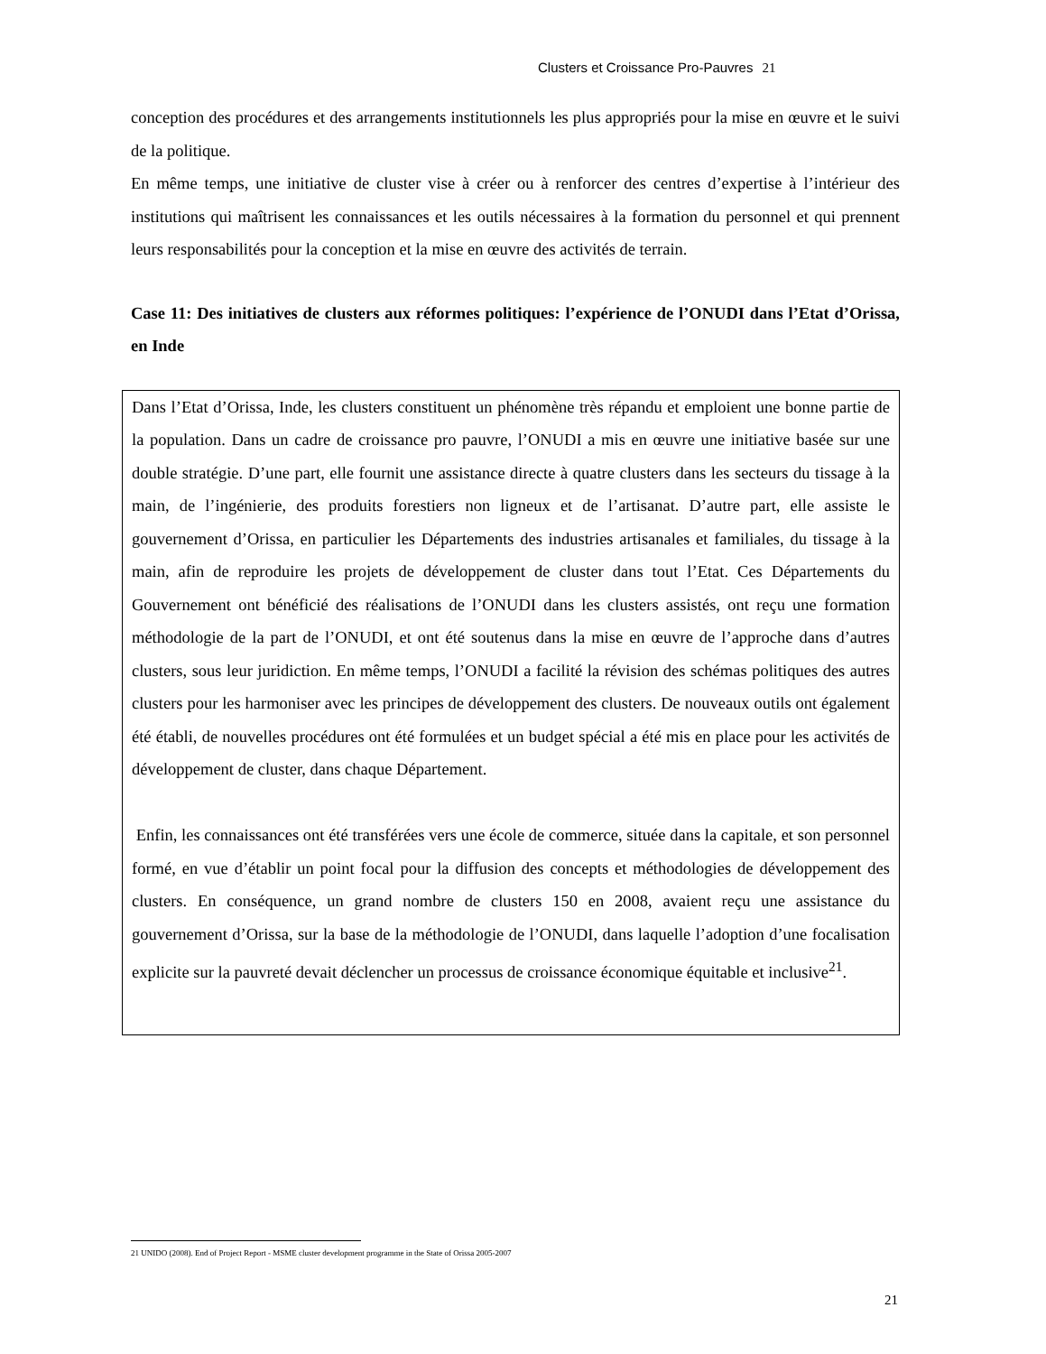Clusters et Croissance Pro-Pauvres 21
conception des procédures et des arrangements institutionnels les plus appropriés pour la mise en œuvre et le suivi de la politique.
En même temps, une initiative de cluster vise à créer ou à renforcer des centres d’expertise à l’intérieur des institutions qui maîtrisent les connaissances et les outils nécessaires à la formation du personnel et qui prennent leurs responsabilités pour la conception et la mise en œuvre des activités de terrain.
Case 11: Des initiatives de clusters aux réformes politiques: l’expérience de l’ONUDI dans l’Etat d’Orissa, en Inde
Dans l’Etat d’Orissa, Inde, les clusters constituent un phénomène très répandu et emploient une bonne partie de la population. Dans un cadre de croissance pro pauvre, l’ONUDI a mis en œuvre une initiative basée sur une double stratégie. D’une part, elle fournit une assistance directe à quatre clusters dans les secteurs du tissage à la main, de l’ingénierie, des produits forestiers non ligneux et de l’artisanat. D’autre part, elle assiste le gouvernement d’Orissa, en particulier les Départements des industries artisanales et familiales, du tissage à la main, afin de reproduire les projets de développement de cluster dans tout l’Etat. Ces Départements du Gouvernement ont bénéficié des réalisations de l’ONUDI dans les clusters assistés, ont reçu une formation méthodologie de la part de l’ONUDI, et ont été soutenus dans la mise en œuvre de l’approche dans d’autres clusters, sous leur juridiction. En même temps, l’ONUDI a facilité la révision des schémas politiques des autres clusters pour les harmoniser avec les principes de développement des clusters. De nouveaux outils ont également été établi, de nouvelles procédures ont été formulées et un budget spécial a été mis en place pour les activités de développement de cluster, dans chaque Département.
Enfin, les connaissances ont été transférées vers une école de commerce, située dans la capitale, et son personnel formé, en vue d’établir un point focal pour la diffusion des concepts et méthodologies de développement des clusters. En conséquence, un grand nombre de clusters 150 en 2008, avaient reçu une assistance du gouvernement d’Orissa, sur la base de la méthodologie de l’ONUDI, dans laquelle l’adoption d’une focalisation explicite sur la pauvreté devait déclencher un processus de croissance économique équitable et inclusive<sup>21</sup>.
21 UNIDO (2008). End of Project Report - MSME cluster development programme in the State of Orissa 2005-2007
21